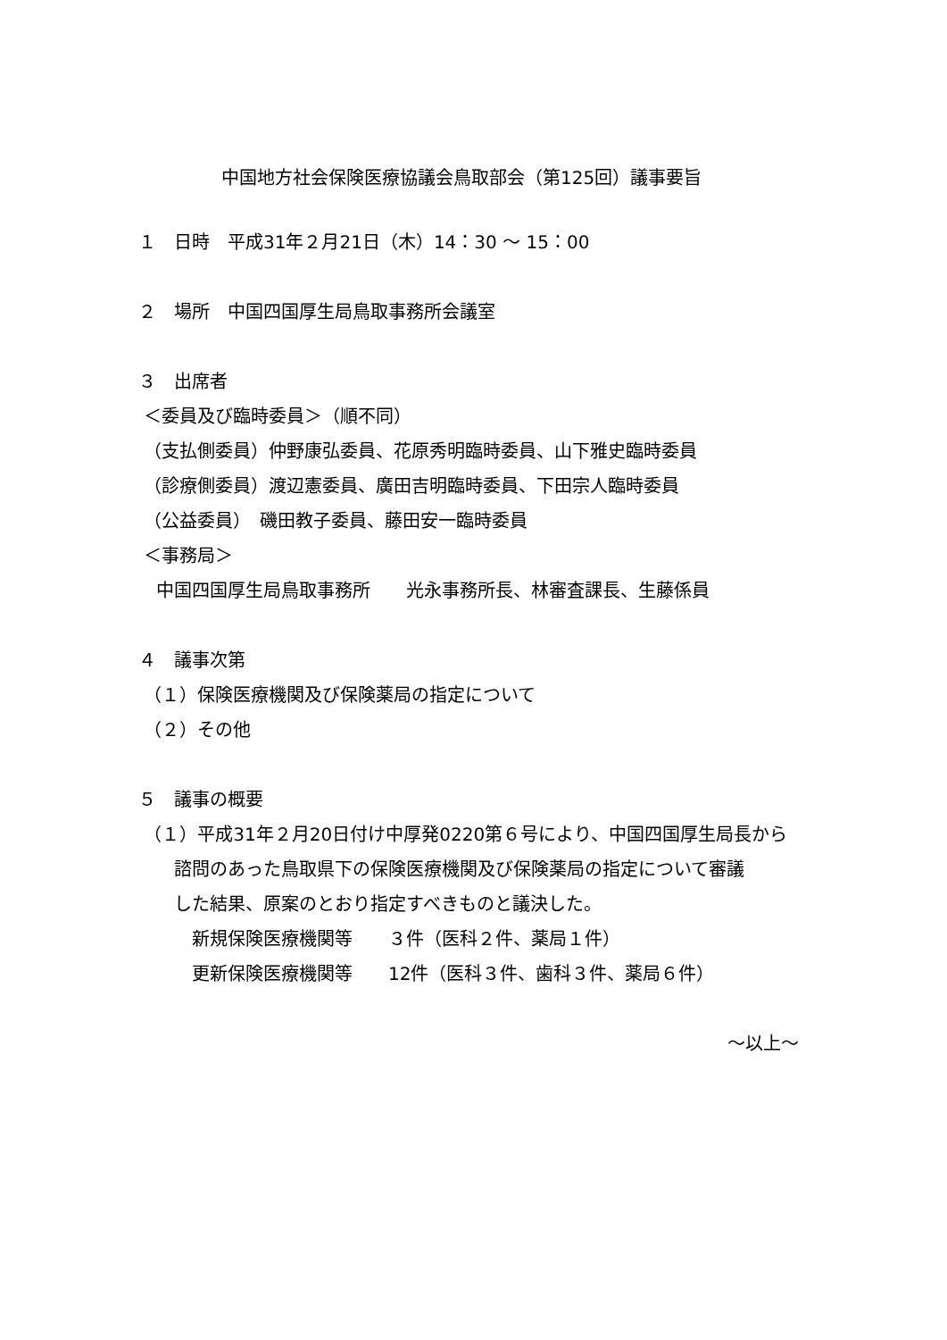中国地方社会保険医療協議会鳥取部会（第125回）議事要旨
１　日時　平成31年２月21日（木）14：30 ～ 15：00
２　場所　中国四国厚生局鳥取事務所会議室
３　出席者
＜委員及び臨時委員＞（順不同）
（支払側委員）仲野康弘委員、花原秀明臨時委員、山下雅史臨時委員
（診療側委員）渡辺憲委員、廣田吉明臨時委員、下田宗人臨時委員
（公益委員）　磯田教子委員、藤田安一臨時委員
＜事務局＞
　中国四国厚生局鳥取事務所　　光永事務所長、林審査課長、生藤係員
４　議事次第
（１）保険医療機関及び保険薬局の指定について
（２）その他
５　議事の概要
（１）平成31年２月20日付け中厚発0220第６号により、中国四国厚生局長から
　　諮問のあった鳥取県下の保険医療機関及び保険薬局の指定について審議
　　した結果、原案のとおり指定すべきものと議決した。
　　　新規保険医療機関等　　３件（医科２件、薬局１件）
　　　更新保険医療機関等　　12件（医科３件、歯科３件、薬局６件）
～以上～